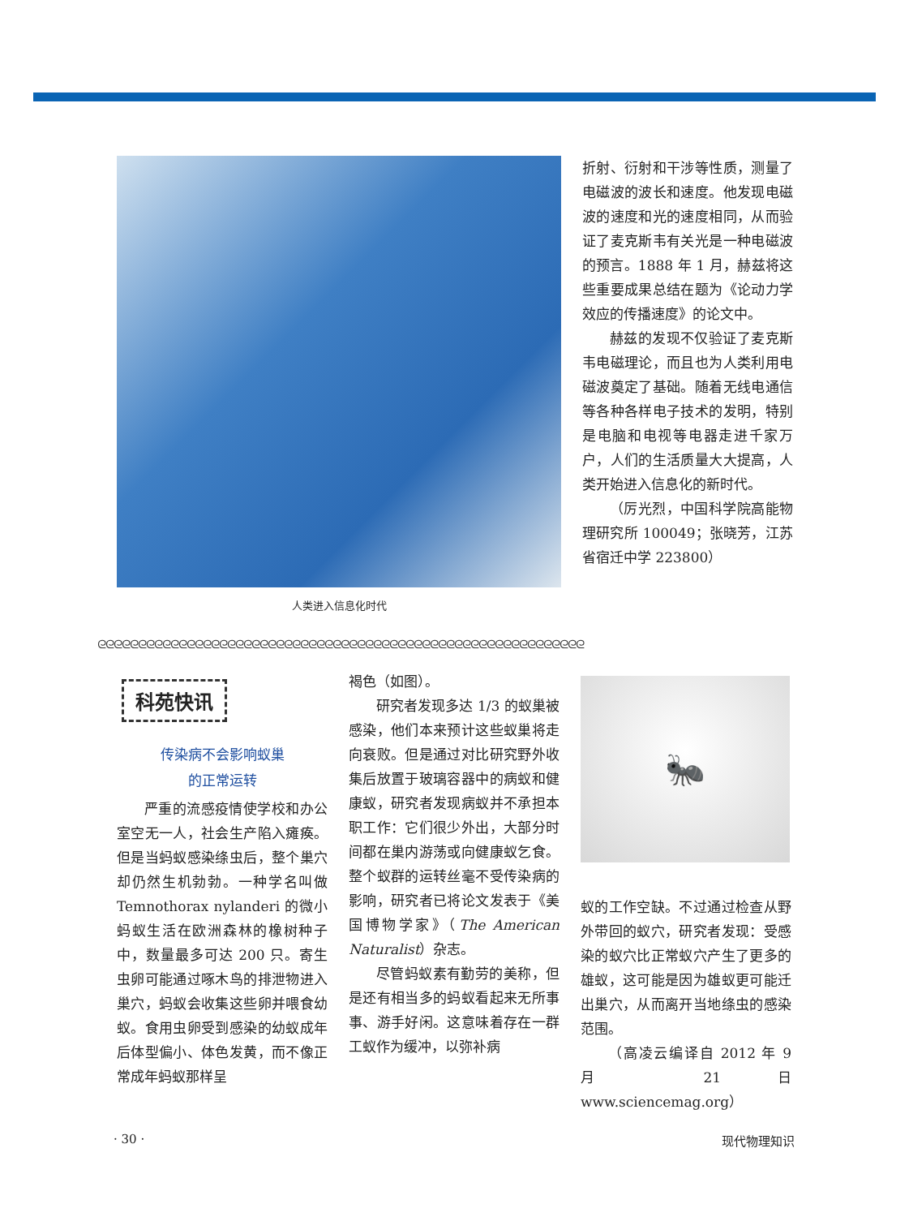人类进入信息化时代
折射、衍射和干涉等性质，测量了电磁波的波长和速度。他发现电磁波的速度和光的速度相同，从而验证了麦克斯韦有关光是一种电磁波的预言。1888 年 1 月，赫兹将这些重要成果总结在题为《论动力学效应的传播速度》的论文中。
赫兹的发现不仅验证了麦克斯韦电磁理论，而且也为人类利用电磁波奠定了基础。随着无线电通信等各种各样电子技术的发明，特别是电脑和电视等电器走进千家万户，人们的生活质量大大提高，人类开始进入信息化的新时代。
（厉光烈，中国科学院高能物理研究所 100049；张晓芳，江苏省宿迁中学 223800）
ᘓᘓᘓᘓᘓᘓᘓᘓᘓᘓᘓᘓᘓᘓᘓᘓᘓᘓᘓᘓᘓᘓᘓᘓᘓᘓᘓᘓᘓᘓᘓᘓᘓᘓᘓᘓᘓᘓᘓᘓᘓᘓᘓᘓᘓᘓᘓᘓᘓᘓᘓᘓᘓᘓᘓᘓᘓᘓᘓᘓ
科苑快讯
传染病不会影响蚁巢
的正常运转
严重的流感疫情使学校和办公室空无一人，社会生产陷入瘫痪。但是当蚂蚁感染绦虫后，整个巢穴却仍然生机勃勃。一种学名叫做 Temnothorax nylanderi 的微小蚂蚁生活在欧洲森林的橡树种子中，数量最多可达 200 只。寄生虫卵可能通过啄木鸟的排泄物进入巢穴，蚂蚁会收集这些卵并喂食幼蚁。食用虫卵受到感染的幼蚁成年后体型偏小、体色发黄，而不像正常成年蚂蚁那样呈
褐色（如图）。
研究者发现多达 1/3 的蚁巢被感染，他们本来预计这些蚁巢将走向衰败。但是通过对比研究野外收集后放置于玻璃容器中的病蚁和健康蚁，研究者发现病蚁并不承担本职工作：它们很少外出，大部分时间都在巢内游荡或向健康蚁乞食。整个蚁群的运转丝毫不受传染病的影响，研究者已将论文发表于《美国博物学家》（The American Naturalist）杂志。
尽管蚂蚁素有勤劳的美称，但是还有相当多的蚂蚁看起来无所事事、游手好闲。这意味着存在一群工蚁作为缓冲，以弥补病
🐜
蚁的工作空缺。不过通过检查从野外带回的蚁穴，研究者发现：受感染的蚁穴比正常蚁穴产生了更多的雄蚁，这可能是因为雄蚁更可能迁出巢穴，从而离开当地绦虫的感染范围。
（高凌云编译自 2012 年 9 月 21 日 www.sciencemag.org）
· 30 · 现代物理知识